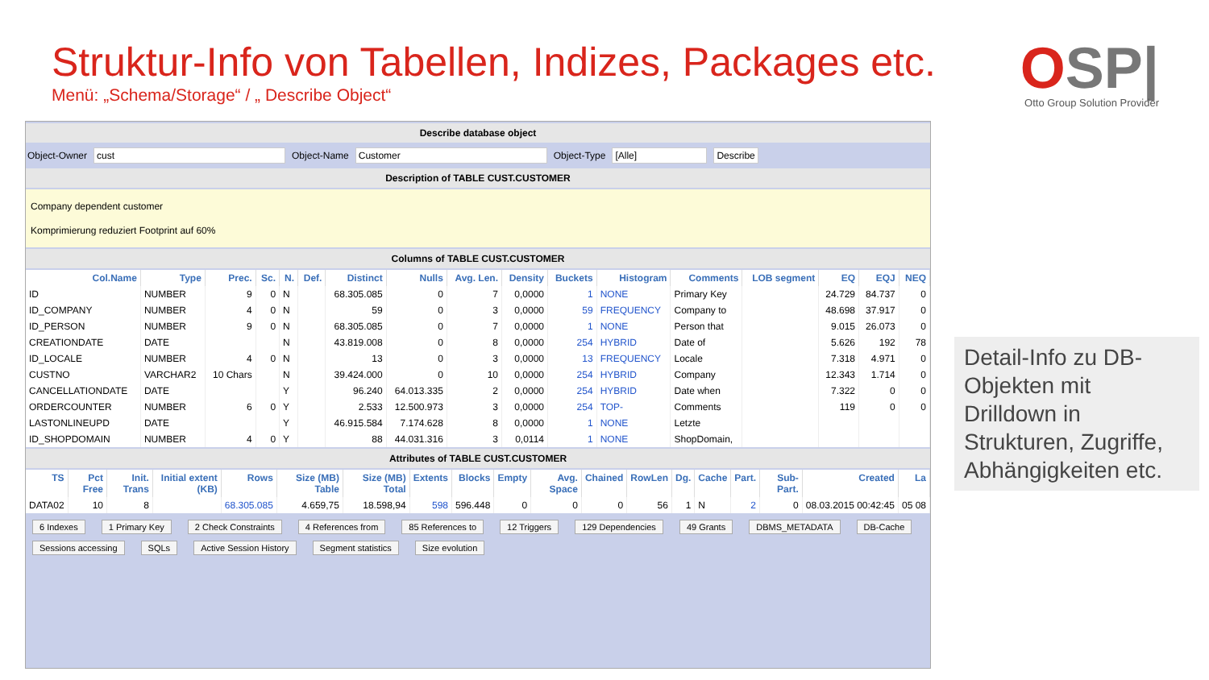Struktur-Info von Tabellen, Indizes, Packages etc.
Menü: „Schema/Storage“ / „ Describe Object“
OSP|
Otto Group Solution Provider
Describe database object
Object-Owner cust Object-Name Customer Object-Type [Alle] Describe
Description of TABLE CUST.CUSTOMER
Company dependent customer
Komprimierung reduziert Footprint auf 60%
Columns of TABLE CUST.CUSTOMER
| Col.Name | Type | Prec. | Sc. | N. | Def. | Distinct | Nulls | Avg. Len. | Density | Buckets | Histogram | Comments | LOB segment | EQ | EQJ | NEQ |
| --- | --- | --- | --- | --- | --- | --- | --- | --- | --- | --- | --- | --- | --- | --- | --- | --- |
| ID | NUMBER | 9 | 0 | N | | 68.305.085 | 0 | 7 | 0,0000 | 1 | NONE | Primary Key | | 24.729 | 84.737 | 0 |
| ID_COMPANY | NUMBER | 4 | 0 | N | | 59 | 0 | 3 | 0,0000 | 59 | FREQUENCY | Company to | | 48.698 | 37.917 | 0 |
| ID_PERSON | NUMBER | 9 | 0 | N | | 68.305.085 | 0 | 7 | 0,0000 | 1 | NONE | Person that | | 9.015 | 26.073 | 0 |
| CREATIONDATE | DATE | | | N | | 43.819.008 | 0 | 8 | 0,0000 | 254 | HYBRID | Date of | | 5.626 | 192 | 78 |
| ID_LOCALE | NUMBER | 4 | 0 | N | | 13 | 0 | 3 | 0,0000 | 13 | FREQUENCY | Locale | | 7.318 | 4.971 | 0 |
| CUSTNO | VARCHAR2 | 10 Chars | | N | | 39.424.000 | 0 | 10 | 0,0000 | 254 | HYBRID | Company | | 12.343 | 1.714 | 0 |
| CANCELLATIONDATE | DATE | | | Y | | 96.240 | 64.013.335 | 2 | 0,0000 | 254 | HYBRID | Date when | | 7.322 | 0 | 0 |
| ORDERCOUNTER | NUMBER | 6 | 0 | Y | | 2.533 | 12.500.973 | 3 | 0,0000 | 254 | TOP- | Comments | | 119 | 0 | 0 |
| LASTONLINEUPD | DATE | | | Y | | 46.915.584 | 7.174.628 | 8 | 0,0000 | 1 | NONE | Letzte | | | | |
| ID_SHOPDOMAIN | NUMBER | 4 | 0 | Y | | 88 | 44.031.316 | 3 | 0,0114 | 1 | NONE | ShopDomain, | | | | |
Attributes of TABLE CUST.CUSTOMER
| TS | Pct Free | Init. Trans | Initial extent (KB) | Rows | Size (MB) Table | Size (MB) Total | Extents | Blocks | Empty | Avg. Space | Chained | RowLen | Dg. | Cache | Part. | Sub-Part. | Created | La |
| --- | --- | --- | --- | --- | --- | --- | --- | --- | --- | --- | --- | --- | --- | --- | --- | --- | --- | --- |
| DATA02 | 10 | 8 | | 68.305.085 | 4.659,75 | 18.598,94 | 598 | 596.448 | 0 | 0 | 0 | 56 | 1 | N | 2 | 0 | 08.03.2015 00:42:45 | 05 08 |
6 Indexes 1 Primary Key 2 Check Constraints 4 References from 85 References to 12 Triggers 129 Dependencies 49 Grants DBMS_METADATA DB-Cache Sessions accessing SQLs Active Session History Segment statistics Size evolution
Detail-Info zu DB-Objekten mit Drilldown in Strukturen, Zugriffe, Abhängigkeiten etc.